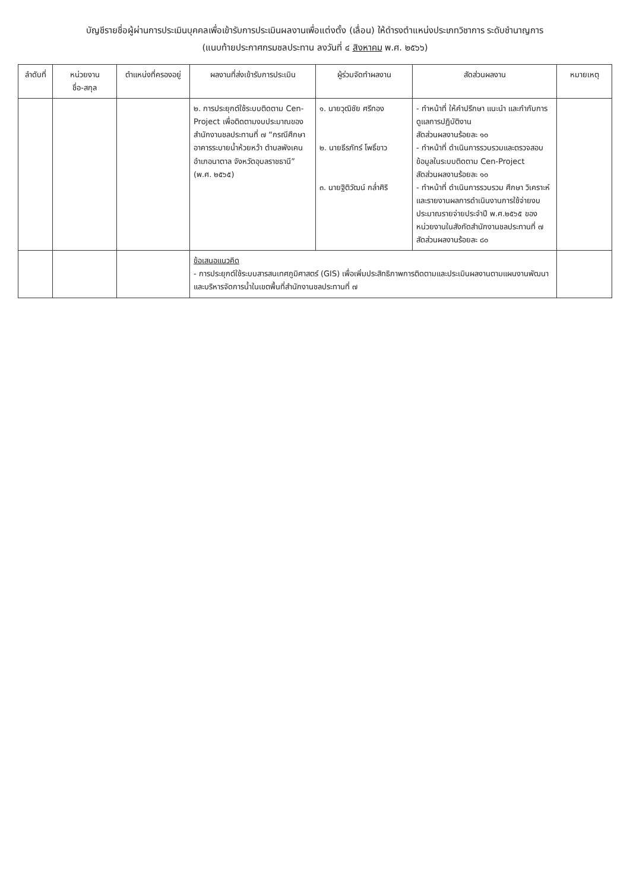บัญชีรายชื่อผู้ผ่านการประเมินบุคคลเพื่อเข้ารับการประเมินผลงานเพื่อแต่งตั้ง (เลื่อน) ให้ดำรงตำแหน่งประเภทวิชาการ ระดับชำนาญการ
(แนบท้ายประกาศกรมชลประทาน ลงวันที่ ๔ สิงหาคม พ.ศ. ๒๕๖๖)
| ลำดับที่ | หน่วยงาน ชื่อ-สกุล | ตำแหน่งที่ครองอยู่ | ผลงานที่ส่งเข้ารับการประเมิน | ผู้ร่วมจัดทำผลงาน | สัดส่วนผลงาน | หมายเหตุ |
| --- | --- | --- | --- | --- | --- | --- |
| | | | ๒. การประยุกต์ใช้ระบบติดตาม Cen-Project เพื่อติดตามงบประมาณของสำนักงานชลประทานที่ ๗ “กรณีศึกษาอาคารระบายน้ำห้วยหว้า ตำบลพังเคน อำเภอนาตาล จังหวัดอุบลราชธานี” (พ.ศ. ๒๕๖๕) | ๑. นายวุฒิชัย ศรีทอง ๒. นายธีรภัทร์ โพธิ์ขาว ๓. นายฐิติวัฒน์ กล่ำศิริ | - ทำหน้าที่ ให้คำปรึกษา แนะนำ และกำกับการดูแลการปฏิบัติงาน สัดส่วนผลงานร้อยละ ๑๐ - ทำหน้าที่ ดำเนินการรวบรวมและตรวจสอบข้อมูลในระบบติดตาม Cen-Project สัดส่วนผลงานร้อยละ ๑๐ - ทำหน้าที่ ดำเนินการรวบรวม ศึกษา วิเคราะห์ และรายงานผลการดำเนินงานการใช้จ่ายงบประมาณรายจ่ายประจำปี พ.ศ.๒๕๖๕ ของหน่วยงานในสังกัดสำนักงานชลประทานที่ ๗ สัดส่วนผลงานร้อยละ ๘๐ | |
| | | | ข้อเสนอแนวคิด - การประยุกต์ใช้ระบบสารสนเทศภูมิศาสตร์ (GIS) เพื่อเพิ่มประสิทธิภาพการติดตามและประเมินผลงานตามแผนงานพัฒนาและบริหารจัดการน้ำในเขตพื้นที่สำนักงานชลประทานที่ ๗ | | | |